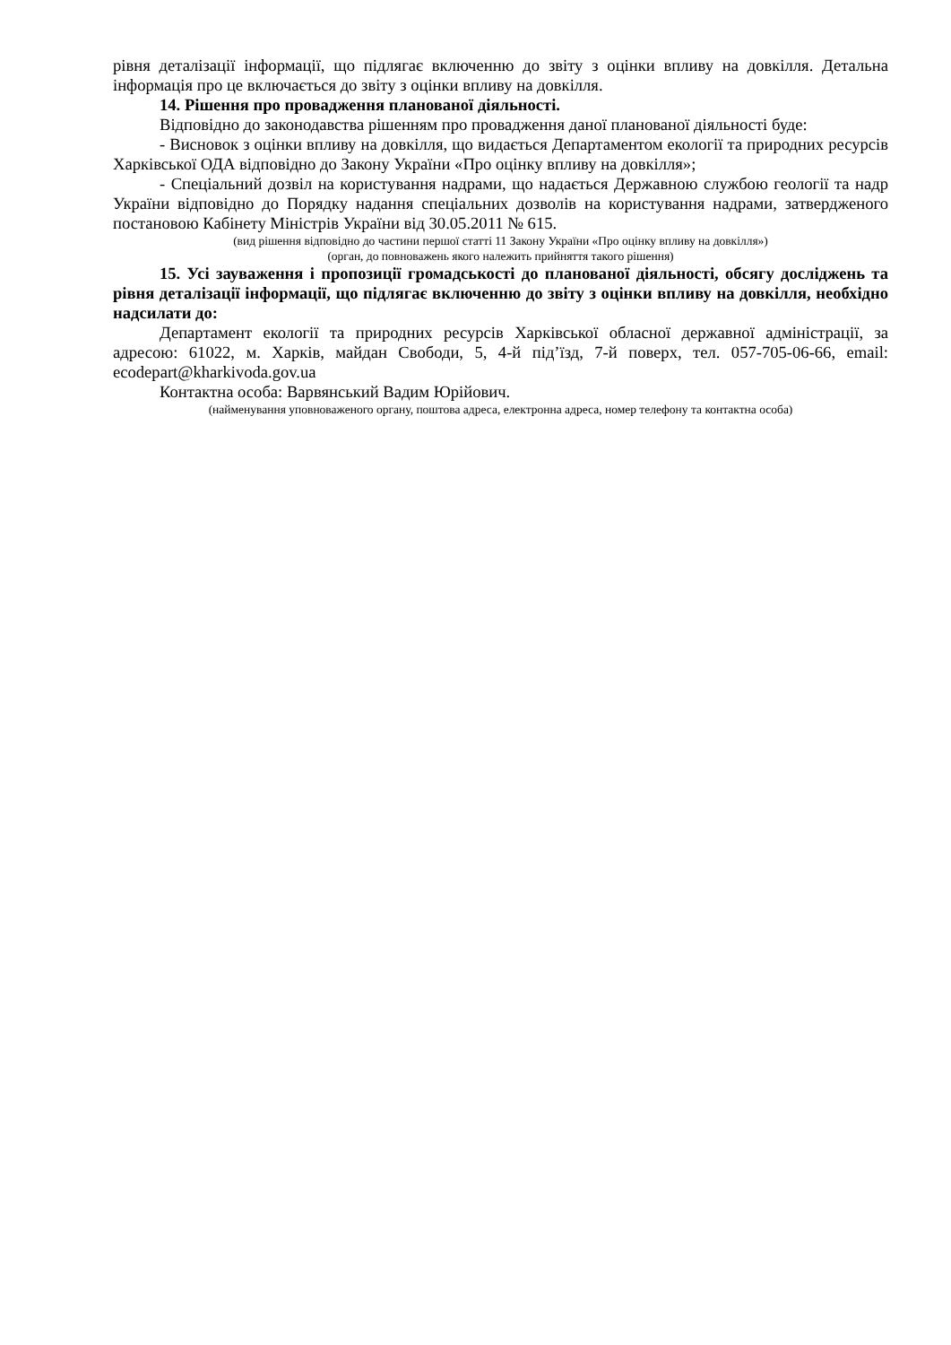рівня деталізації інформації, що підлягає включенню до звіту з оцінки впливу на довкілля. Детальна інформація про це включається до звіту з оцінки впливу на довкілля.
14. Рішення про провадження планованої діяльності.
Відповідно до законодавства рішенням про провадження даної планованої діяльності буде:
- Висновок з оцінки впливу на довкілля, що видається Департаментом екології та природних ресурсів Харківської ОДА відповідно до Закону України «Про оцінку впливу на довкілля»;
- Спеціальний дозвіл на користування надрами, що надається Державною службою геології та надр України відповідно до Порядку надання спеціальних дозволів на користування надрами, затвердженого постановою Кабінету Міністрів України від 30.05.2011 № 615.
(вид рішення відповідно до частини першої статті 11 Закону України «Про оцінку впливу на довкілля»)
(орган, до повноважень якого належить прийняття такого рішення)
15. Усі зауваження і пропозиції громадськості до планованої діяльності, обсягу досліджень та рівня деталізації інформації, що підлягає включенню до звіту з оцінки впливу на довкілля, необхідно надсилати до:
Департамент екології та природних ресурсів Харківської обласної державної адміністрації, за адресою: 61022, м. Харків, майдан Свободи, 5, 4-й під’їзд, 7-й поверх, тел. 057-705-06-66, email: ecodepart@kharkivoda.gov.ua
Контактна особа: Варвянський Вадим Юрійович.
(найменування уповноваженого органу, поштова адреса, електронна адреса, номер телефону та контактна особа)